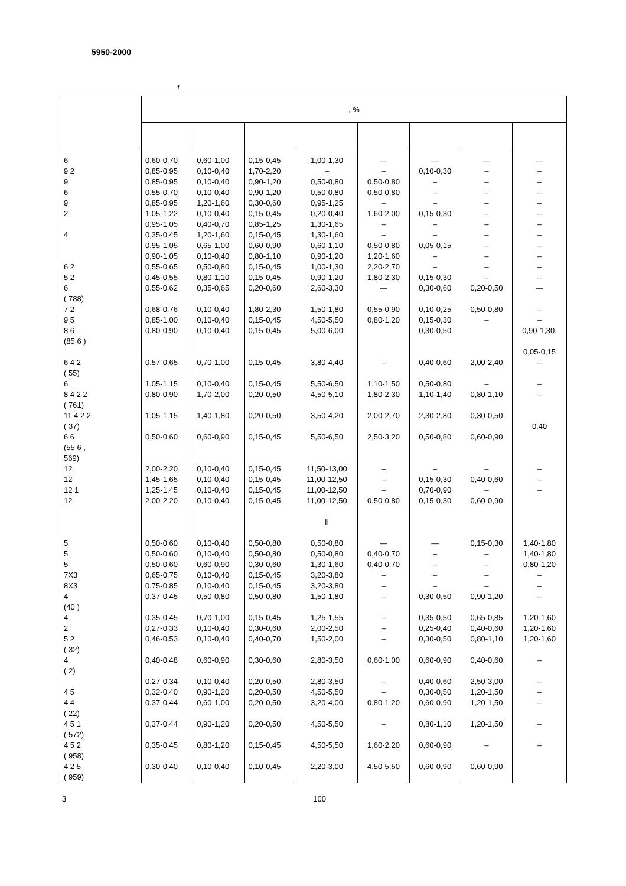5950-2000
1
| | , % | | | | | | | |
| --- | --- | --- | --- | --- | --- | --- | --- | --- |
| 6 9 2 9 6 9 2 4 6 2 5 2 6 ( 788) 7 2 9 5 8 6 (85 6 ) 6 4 2 ( 55) 6 8 4 2 2 ( 761) 11 4 2 2 ( 37) 6 6 (55 6 , 569) 12 12 12 1 12 5 5 5 7X3 8X3 4 (40 ) 4 2 5 2 ( 32) 4 ( 2) 4 5 4 4 ( 22) 4 5 1 ( 572) 4 5 2 ( 958) 4 2 5 ( 959) | 0,60-0,70 0,85-0,95 0,85-0,95 0,55-0,70 0,85-0,95 1,05-1,22 0,95-1,05 0,35-0,45 0,95-1,05 0,90-1,05 0,55-0,65 0,45-0,55 0,55-0,62 0,68-0,76 0,85-1,00 0,80-0,90 0,57-0,65 1,05-1,15 0,80-0,90 1,05-1,15 0,50-0,60 2,00-2,20 1,45-1,65 1,25-1,45 2,00-2,20 0,50-0,60 0,50-0,60 0,50-0,60 0,65-0,75 0,75-0,85 0,37-0,45 0,35-0,45 0,27-0,33 0,46-0,53 0,40-0,48 0,27-0,34 0,32-0,40 0,37-0,44 0,37-0,44 0,35-0,45 0,30-0,40 | 0,60-1,00 0,10-0,40 0,10-0,40 0,10-0,40 1,20-1,60 0,10-0,40 0,40-0,70 1,20-1,60 0,65-1,00 0,10-0,40 0,50-0,80 0,80-1,10 0,35-0,65 0,10-0,40 0,10-0,40 0,10-0,40 0,70-1,00 0,10-0,40 1,70-2,00 1,40-1,80 0,60-0,90 0,10-0,40 0,10-0,40 0,10-0,40 0,10-0,40 0,10-0,40 0,10-0,40 0,60-0,90 0,10-0,40 0,10-0,40 0,50-0,80 0,70-1,00 0,10-0,40 0,10-0,40 0,60-0,90 0,10-0,40 0,90-1,20 0,60-1,00 0,90-1,20 0,80-1,20 0,10-0,40 | 0,15-0,45 1,70-2,20 0,90-1,20 0,90-1,20 0,30-0,60 0,15-0,45 0,85-1,25 0,15-0,45 0,60-0,90 0,80-1,10 0,15-0,45 0,15-0,45 0,20-0,60 1,80-2,30 0,15-0,45 0,15-0,45 0,15-0,45 0,15-0,45 0,20-0,50 0,20-0,50 0,15-0,45 0,15-0,45 0,15-0,45 0,15-0,45 0,15-0,45 0,50-0,80 0,50-0,80 0,30-0,60 0,15-0,45 0,15-0,45 0,50-0,80 0,15-0,45 0,30-0,60 0,40-0,70 0,30-0,60 0,20-0,50 0,20-0,50 0,20-0,50 0,20-0,50 0,15-0,45 0,10-0,45 | 1,00-1,30 – 0,50-0,80 0,50-0,80 0,95-1,25 0,20-0,40 1,30-1,65 1,30-1,60 0,60-1,10 0,90-1,20 1,00-1,30 0,90-1,20 2,60-3,30 1,50-1,80 4,50-5,50 5,00-6,00 3,80-4,40 5,50-6,50 4,50-5,10 3,50-4,20 5,50-6,50 11,50-13,00 11,00-12,50 11,00-12,50 11,00-12,50 II 0,50-0,80 0,50-0,80 1,30-1,60 3,20-3,80 3,20-3,80 1,50-1,80 1,25-1,55 2,00-2,50 1,50-2,00 2,80-3,50 2,80-3,50 4,50-5,50 3,20-4,00 4,50-5,50 4,50-5,50 2,20-3,00 | — – 0,50-0,80 0,50-0,80 – 1,60-2,00 – – 0,50-0,80 1,20-1,60 2,20-2,70 1,80-2,30 — 0,55-0,90 0,80-1,20 – 1,10-1,50 1,80-2,30 2,00-2,70 2,50-3,20 – – – 0,50-0,80 — 0,40-0,70 0,40-0,70 – – – – – – 0,60-1,00 – – 0,80-1,20 – 1,60-2,20 4,50-5,50 | — 0,10-0,30 – – – 0,15-0,30 – – 0,05-0,15 – – 0,15-0,30 0,30-0,60 0,10-0,25 0,15-0,30 0,30-0,50 0,40-0,60 0,50-0,80 1,10-1,40 2,30-2,80 0,50-0,80 – 0,15-0,30 0,70-0,90 0,15-0,30 — – – – – 0,30-0,50 0,35-0,50 0,25-0,40 0,30-0,50 0,60-0,90 0,40-0,60 0,30-0,50 0,60-0,90 0,80-1,10 0,60-0,90 0,60-0,90 | — – – – – – – – – – – – 0,20-0,50 0,50-0,80 – 2,00-2,40 – 0,80-1,10 0,30-0,50 0,60-0,90 – 0,40-0,60 – 0,60-0,90 0,15-0,30 – – – – 0,90-1,20 0,65-0,85 0,40-0,60 0,80-1,10 0,40-0,60 2,50-3,00 1,20-1,50 1,20-1,50 1,20-1,50 – 0,60-0,90 | — – – – – – – – – – – – — – – 0,90-1,30, 0,05-0,15 – – – 0,40 – – – 1,40-1,80 1,40-1,80 0,80-1,20 – – – 1,20-1,60 1,20-1,60 1,20-1,60 – – – – – – |
3 100